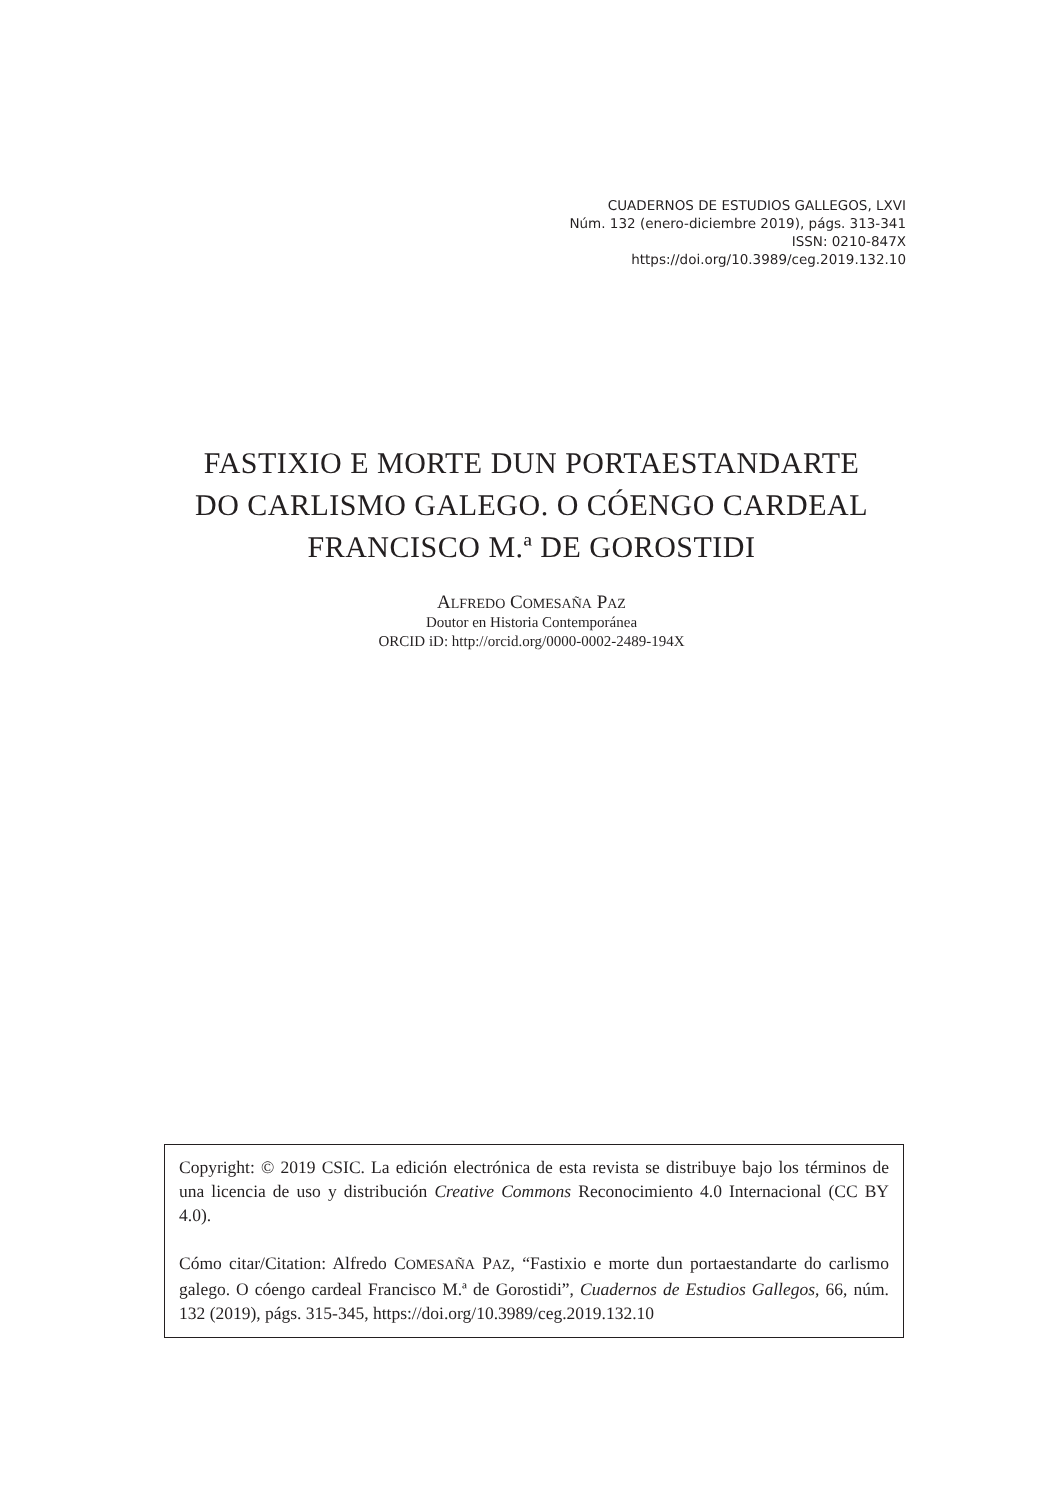CUADERNOS DE ESTUDIOS GALLEGOS, LXVI
Núm. 132 (enero-diciembre 2019), págs. 313-341
ISSN: 0210-847X
https://doi.org/10.3989/ceg.2019.132.10
FASTIXIO E MORTE DUN PORTAESTANDARTE
DO CARLISMO GALEGO. O CÓENGO CARDEAL
FRANCISCO M.ª DE GOROSTIDI
ALFREDO COMESAÑA PAZ
Doutor en Historia Contemporánea
ORCID iD: http://orcid.org/0000-0002-2489-194X
Copyright: © 2019 CSIC. La edición electrónica de esta revista se distribuye bajo los términos de una licencia de uso y distribución Creative Commons Reconocimiento 4.0 Internacional (CC BY 4.0).
Cómo citar/Citation: Alfredo COMESAÑA PAZ, “Fastixio e morte dun portaestandarte do carlismo galego. O cóengo cardeal Francisco M.ª de Gorostidi”, Cuadernos de Estudios Gallegos, 66, núm. 132 (2019), págs. 315-345, https://doi.org/10.3989/ceg.2019.132.10